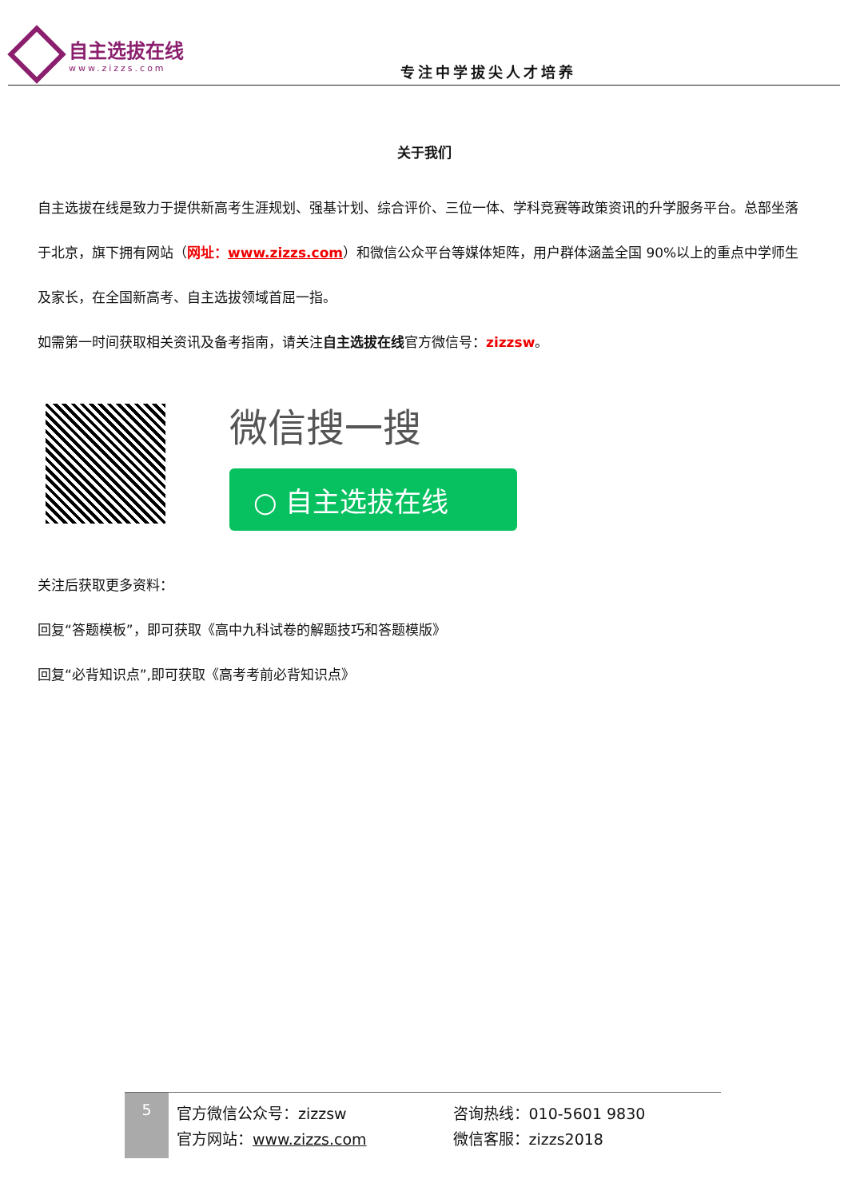自主选拔在线
www.zizzs.com
专注中学拔尖人才培养
关于我们
自主选拔在线是致力于提供新高考生涯规划、强基计划、综合评价、三位一体、学科竞赛等政策资讯的升学服务平台。总部坐落于北京，旗下拥有网站（网址：www.zizzs.com）和微信公众平台等媒体矩阵，用户群体涵盖全国 90%以上的重点中学师生及家长，在全国新高考、自主选拔领域首屈一指。
如需第一时间获取相关资讯及备考指南，请关注自主选拔在线官方微信号：zizzsw。
微信搜一搜
○ 自主选拔在线
关注后获取更多资料：
回复“答题模板”，即可获取《高中九科试卷的解题技巧和答题模版》
回复“必背知识点”,即可获取《高考考前必背知识点》
5
官方微信公众号：zizzsw
官方网站：www.zizzs.com
咨询热线：010-5601 9830
微信客服：zizzs2018